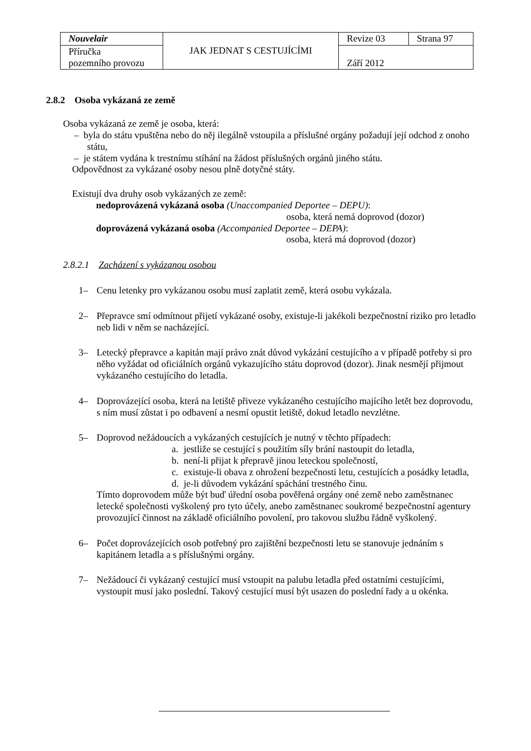| Nouvelair | JAK JEDNAT S CESTUJÍCÍMI | Revize 03 | Strana 97 |
| Příručka pozemního provozu | | Září 2012 | |
2.8.2 Osoba vykázaná ze země
Osoba vykázaná ze země je osoba, která:
– byla do státu vpuštěna nebo do něj ilegálně vstoupila a příslušné orgány požadují její odchod z onoho státu,
– je státem vydána k trestnímu stíhání na žádost příslušných orgánů jiného státu.
Odpovědnost za vykázané osoby nesou plně dotyčné státy.
Existují dva druhy osob vykázaných ze země:
nedoprovázená vykázaná osoba (Unaccompanied Deportee – DEPU):
osoba, která nemá doprovod (dozor)
doprovázená vykázaná osoba (Accompanied Deportee – DEPA):
osoba, která má doprovod (dozor)
2.8.2.1 Zacházení s vykázanou osobou
1– Cenu letenky pro vykázanou osobu musí zaplatit země, která osobu vykázala.
2– Přepravce smí odmítnout přijetí vykázané osoby, existuje-li jakékoli bezpečnostní riziko pro letadlo neb lidi v něm se nacházející.
3– Letecký přepravce a kapitán mají právo znát důvod vykázání cestujícího a v případě potřeby si pro něho vyžádat od oficiálních orgánů vykazujícího státu doprovod (dozor). Jinak nesmějí přijmout vykázaného cestujícího do letadla.
4– Doprovázející osoba, která na letiště přiveze vykázaného cestujícího majícího letět bez doprovodu, s ním musí zůstat i po odbavení a nesmí opustit letiště, dokud letadlo nevzlétne.
5– Doprovod nežádoucích a vykázaných cestujících je nutný v těchto případech:
a. jestliže se cestující s použitím síly brání nastoupit do letadla,
b. není-li přijat k přepravě jinou leteckou společností,
c. existuje-li obava z ohrožení bezpečnosti letu, cestujících a posádky letadla,
d. je-li důvodem vykázání spáchání trestného činu.
Tímto doprovodem může být buď úřední osoba pověřená orgány oné země nebo zaměstnanec letecké společnosti vyškolený pro tyto účely, anebo zaměstnanec soukromé bezpečnostní agentury provozující činnost na základě oficiálního povolení, pro takovou službu řádně vyškolený.
6– Počet doprovázejících osob potřebný pro zajištění bezpečnosti letu se stanovuje jednáním s kapitánem letadla a s příslušnými orgány.
7– Nežádoucí či vykázaný cestující musí vstoupit na palubu letadla před ostatními cestujícími, vystoupit musí jako poslední. Takový cestující musí být usazen do poslední řady a u okénka.